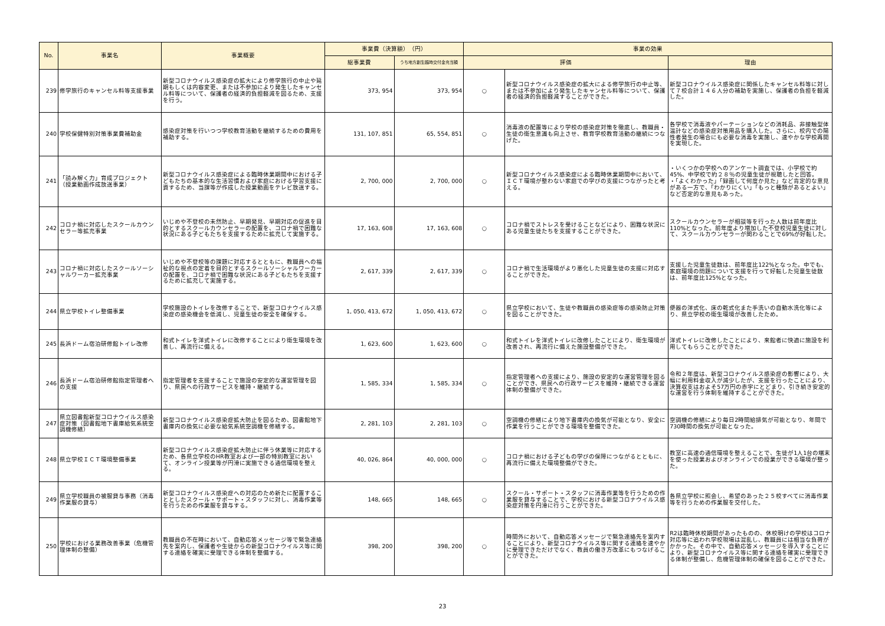| No. | 事業名 | 事業概要 | 事業費（決算額） （円） | | 事業の効果 | | |
| --- | --- | --- | --- | --- | --- | --- | --- |
| | | | 総事業費 | うち地方創生臨時交付金充当額 | 評価 | | 理由 |
| 239 | 修学旅行のキャンセル料等支援事業 | 新型コロナウイルス感染症の拡大により修学旅行の中止や延期もしくは内容変更、または不参加により発生したキャンセル料等について、保護者の経済的負担軽減を図るため、支援を行う。 | 373, 954 | 373, 954 | ○ | 新型コロナウイルス感染症の拡大による修学旅行の中止等、または不参加により発生したキャンセル料等について、保護者の経済的負担軽減することができた。 | 新型コロナウイルス感染症に関係したキャンセル料等に対して７校合計１４６人分の補助を実施し、保護者の負担を軽減した。 |
| 240 | 学校保健特別対策事業費補助金 | 感染症対策を行いつつ学校教育活動を継続するための費用を補助する。 | 131, 107, 851 | 65, 554, 851 | ○ | 消毒液の配置等により学校の感染症対策を徹底し、教職員・生徒の衛生意識も向上させ、教育学校教育活動の継続につなげた。 | 各学校で消毒液やパーテーションなどの消耗品、非接触型体温計などの感染症対策用品を購入した。さらに、校内での陽性者発生の場合にも必要な消毒を実施し、速やかな学校再開を実現した。 |
| 241 | 「読み解く力」育成プロジェクト（授業動画作成放送事業） | 新型コロナウイルス感染症による臨時休業期間中における子どもたちの基本的な生活習慣および家庭における学習支援に資するため、当課等が作成した授業動画をテレビ放送する。 | 2, 700, 000 | 2, 700, 000 | ○ | 新型コロナウイルス感染症による臨時休業期間中において、ＩＣＴ環境が整わない家庭での学びの支援につながったと考える。 | ・いくつかの学校へのアンケート調査では、小学校で約45%、中学校で約２８％の児童生徒が視聴したと回答。 ・「よくわかった」「録画して何度か見た」など肯定的な意見がある一方で、「わかりにくい」「もっと種類があるとよい」など否定的な意見もあった。 |
| 242 | コロナ禍に対応したスクールカウンセラー等拡充事業 | いじめや不登校の未然防止、早期発見、早期対応の促進を目的とするスクールカウンセラーの配置を、コロナ禍で困難な状況にある子どもたちを支援するために拡充して実施する。 | 17, 163, 608 | 17, 163, 608 | ○ | コロナ禍でストレスを受けることなどにより、困難な状況にある児童生徒たちを支援することができた。 | スクールカウンセラーが相談等を行った人数は前年度比110%となった。前年度より増加した不登校児童生徒に対して、スクールカウンセラーが関わることで69%が好転した。 |
| 243 | コロナ禍に対応したスクールソーシャルワーカー拡充事業 | いじめや不登校等の課題に対応するとともに、教職員への福祉的な視点の定着を目的とするスクールソーシャルワーカーの配置を、コロナ禍で困難な状況にある子どもたちを支援するために拡充して実施する。 | 2, 617, 339 | 2, 617, 339 | ○ | コロナ禍で生活環境がより悪化した児童生徒の支援に対応することができた。 | 支援した児童生徒数は、前年度比122%となった。中でも、家庭環境の問題について支援を行って好転した児童生徒数は、前年度比125%となった。 |
| 244 | 県立学校トイレ整備事業 | 学校施設のトイレを改修することで、新型コロナウイルス感染症の感染機会を低減し、児童生徒の安全を確保する。 | 1, 050, 413, 672 | 1, 050, 413, 672 | ○ | 県立学校において、生徒や教職員の感染症等の感染防止対策を図ることができた。 | 便器の洋式化、床の乾式化また手洗いの自動水洗化等により、県立学校の衛生環境が改善したため。 |
| 245 | 長浜ドーム宿泊研修館トイレ改修 | 和式トイレを洋式トイレに改修することにより衛生環境を改善し、再流行に備える。 | 1, 623, 600 | 1, 623, 600 | ○ | 和式トイレを洋式トイレに改修したことにより、衛生環境が改善され、再流行に備えた施設整備ができた。 | 洋式トイレに改修したことにより、来館者に快適に施設を利用してもらうことができた。 |
| 246 | 長浜ドーム宿泊研修館指定管理者への支援 | 指定管理者を支援することで施設の安定的な運営管理を図り、県民への行政サービスを維持・継続する。 | 1, 585, 334 | 1, 585, 334 | ○ | 指定管理者への支援により、施設の安定的な運営管理を図ることができ、県民への行政サービスを維持・継続できる運営体制の整備ができた。 | 令和２年度は、新型コロナウイルス感染症の影響により、大幅に利用料金収入が減少したが、支援を行ったことにより、決算収支はおよそ57万円の赤字にとどまり、引き続き安定的な運営を行う体制を維持することができた。 |
| 247 | 県立図書館新型コロナウイルス感染症対策（図書館地下書庫給気系統空調機修繕） | 新型コロナウイルス感染症拡大防止を図るため、図書館地下書庫内の換気に必要な給気系統空調機を修繕する。 | 2, 281, 103 | 2, 281, 103 | ○ | 空調機の修繕により地下書庫内の換気が可能となり、安全に作業を行うことができる環境を整備できた。 | 空調機の修繕により毎日2時間給排気が可能となり、年間で730時間の換気が可能となった。 |
| 248 | 県立学校ＩＣＴ環境整備事業 | 新型コロナウイルス感染症拡大防止に伴う休業等に対応するため、各県立学校のHR教室および一部の特別教室において、オンライン授業等が円滑に実施できる通信環境を整える。 | 40, 026, 864 | 40, 000, 000 | ○ | コロナ禍における子どもの学びの保障につながるとともに、再流行に備えた環境整備ができた。 | 教室に高速の通信環境を整えることで、生徒が1人1台の端末を使った授業およびオンラインでの授業ができる環境が整った。 |
| 249 | 県立学校職員の被服貸与事務（消毒作業服の貸与） | 新型コロナウイルス感染症への対応のため新たに配置することとしたスクール・サポート・スタッフに対し、消毒作業等を行うための作業服を貸与する。 | 148, 665 | 148, 665 | ○ | スクール・サポート・スタッフに消毒作業等を行うための作業服を貸与することで、学校における新型コロナウイルス感染症対策を円滑に行うことができた。 | 各県立学校に照会し、希望のあった２５校すべてに消毒作業等を行うための作業服を交付した。 |
| 250 | 学校における業務改善事業（危機管理体制の整備） | 教職員の不在時において、自動応答メッセージ等で緊急連絡先を案内し、保護者や生徒からの新型コロナウイルス等に関する連絡を確実に受理できる体制を整備する。 | 398, 200 | 398, 200 | ○ | 時間外において、自動応答メッセージで緊急連絡先を案内することにより、新型コロナウイルス等に関する連絡を速やかに受理できただけでなく、教員の働き方改革にもつなげることができた。 | R2は臨時休校期間があったものの、休校明けの学校はコロナ対応等に追われ学校現場は混乱し、教職員には相当な負荷がかかった。その中で、自動応答メッセージを導入することにより、新型コロナウイルス等に関する連絡を確実に受理できる体制が整備し、危機管理体制の確保を図ることができた。 |
23